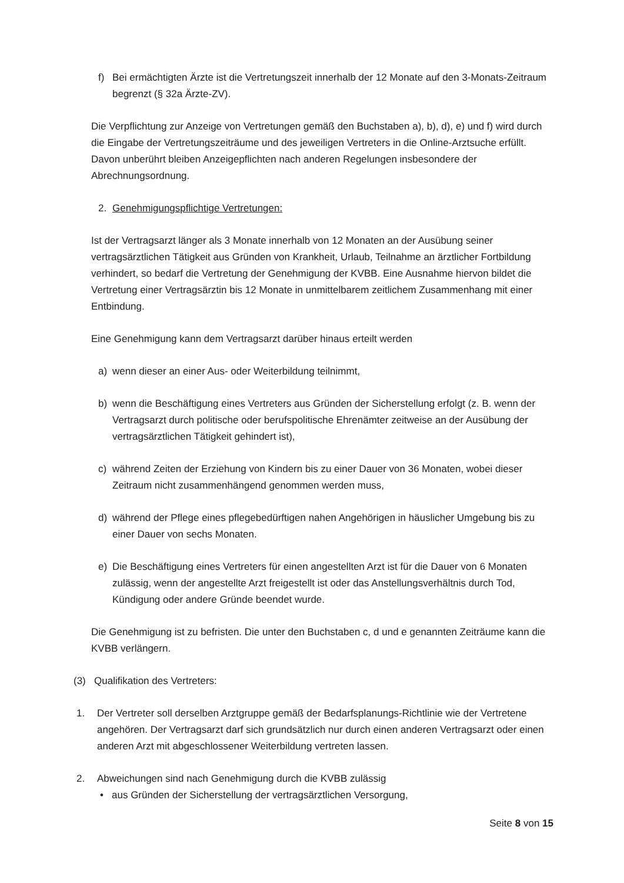f) Bei ermächtigten Ärzte ist die Vertretungszeit innerhalb der 12 Monate auf den 3-Monats-Zeitraum begrenzt (§ 32a Ärzte-ZV).
Die Verpflichtung zur Anzeige von Vertretungen gemäß den Buchstaben a), b), d), e) und f) wird durch die Eingabe der Vertretungszeiträume und des jeweiligen Vertreters in die Online-Arztsuche erfüllt. Davon unberührt bleiben Anzeigepflichten nach anderen Regelungen insbesondere der Abrechnungsordnung.
2. Genehmigungspflichtige Vertretungen:
Ist der Vertragsarzt länger als 3 Monate innerhalb von 12 Monaten an der Ausübung seiner vertragsärztlichen Tätigkeit aus Gründen von Krankheit, Urlaub, Teilnahme an ärztlicher Fortbildung verhindert, so bedarf die Vertretung der Genehmigung der KVBB. Eine Ausnahme hiervon bildet die Vertretung einer Vertragsärztin bis 12 Monate in unmittelbarem zeitlichem Zusammenhang mit einer Entbindung.
Eine Genehmigung kann dem Vertragsarzt darüber hinaus erteilt werden
a) wenn dieser an einer Aus- oder Weiterbildung teilnimmt,
b) wenn die Beschäftigung eines Vertreters aus Gründen der Sicherstellung erfolgt (z. B. wenn der Vertragsarzt durch politische oder berufspolitische Ehrenämter zeitweise an der Ausübung der vertragsärztlichen Tätigkeit gehindert ist),
c) während Zeiten der Erziehung von Kindern bis zu einer Dauer von 36 Monaten, wobei dieser Zeitraum nicht zusammenhängend genommen werden muss,
d) während der Pflege eines pflegebedürftigen nahen Angehörigen in häuslicher Umgebung bis zu einer Dauer von sechs Monaten.
e) Die Beschäftigung eines Vertreters für einen angestellten Arzt ist für die Dauer von 6 Monaten zulässig, wenn der angestellte Arzt freigestellt ist oder das Anstellungsverhältnis durch Tod, Kündigung oder andere Gründe beendet wurde.
Die Genehmigung ist zu befristen. Die unter den Buchstaben c, d und e genannten Zeiträume kann die KVBB verlängern.
(3) Qualifikation des Vertreters:
1. Der Vertreter soll derselben Arztgruppe gemäß der Bedarfsplanungs-Richtlinie wie der Vertretene angehören. Der Vertragsarzt darf sich grundsätzlich nur durch einen anderen Vertragsarzt oder einen anderen Arzt mit abgeschlossener Weiterbildung vertreten lassen.
2. Abweichungen sind nach Genehmigung durch die KVBB zulässig
• aus Gründen der Sicherstellung der vertragsärztlichen Versorgung,
Seite 8 von 15